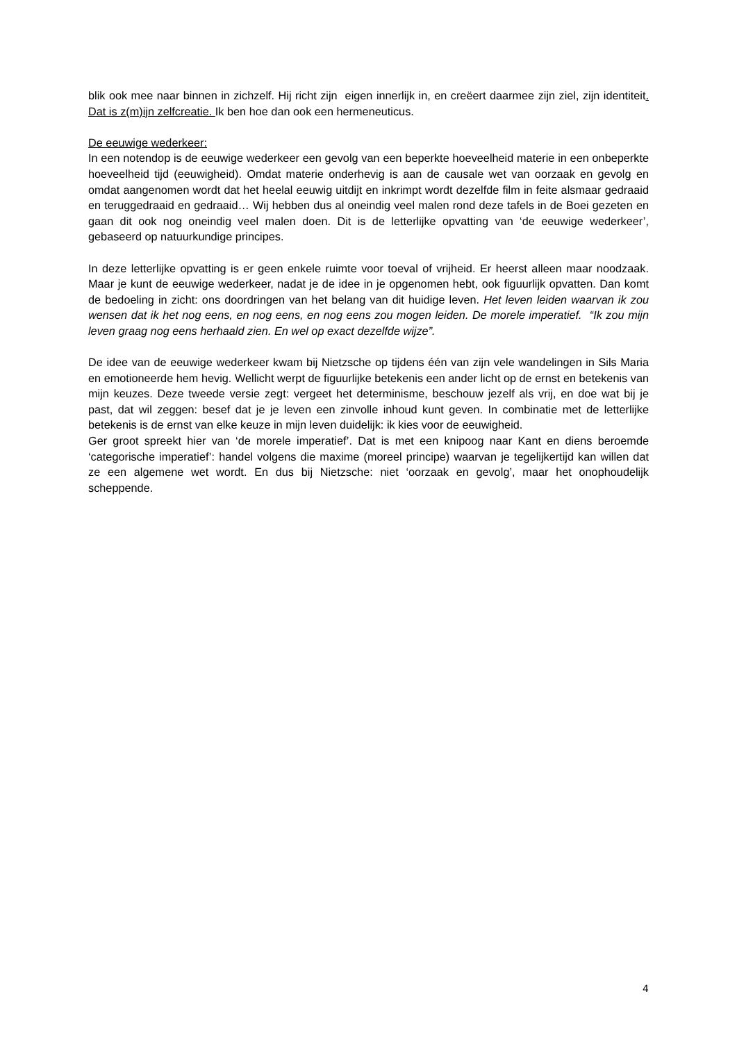blik ook mee naar binnen in zichzelf. Hij richt zijn eigen innerlijk in, en creëert daarmee zijn ziel, zijn identiteit. Dat is z(m)ijn zelfcreatie. Ik ben hoe dan ook een hermeneuticus.
De eeuwige wederkeer:
In een notendop is de eeuwige wederkeer een gevolg van een beperkte hoeveelheid materie in een onbeperkte hoeveelheid tijd (eeuwigheid). Omdat materie onderhevig is aan de causale wet van oorzaak en gevolg en omdat aangenomen wordt dat het heelal eeuwig uitdijt en inkrimpt wordt dezelfde film in feite alsmaar gedraaid en teruggedraaid en gedraaid… Wij hebben dus al oneindig veel malen rond deze tafels in de Boei gezeten en gaan dit ook nog oneindig veel malen doen. Dit is de letterlijke opvatting van ‘de eeuwige wederkeer’, gebaseerd op natuurkundige principes.
In deze letterlijke opvatting is er geen enkele ruimte voor toeval of vrijheid. Er heerst alleen maar noodzaak. Maar je kunt de eeuwige wederkeer, nadat je de idee in je opgenomen hebt, ook figuurlijk opvatten. Dan komt de bedoeling in zicht: ons doordringen van het belang van dit huidige leven. Het leven leiden waarvan ik zou wensen dat ik het nog eens, en nog eens, en nog eens zou mogen leiden. De morele imperatief. “Ik zou mijn leven graag nog eens herhaald zien. En wel op exact dezelfde wijze”.
De idee van de eeuwige wederkeer kwam bij Nietzsche op tijdens één van zijn vele wandelingen in Sils Maria en emotioneerde hem hevig. Wellicht werpt de figuurlijke betekenis een ander licht op de ernst en betekenis van mijn keuzes. Deze tweede versie zegt: vergeet het determinisme, beschouw jezelf als vrij, en doe wat bij je past, dat wil zeggen: besef dat je je leven een zinvolle inhoud kunt geven. In combinatie met de letterlijke betekenis is de ernst van elke keuze in mijn leven duidelijk: ik kies voor de eeuwigheid.
Ger groot spreekt hier van ‘de morele imperatief’. Dat is met een knipoog naar Kant en diens beroemde ‘categorische imperatief’: handel volgens die maxime (moreel principe) waarvan je tegelijkertijd kan willen dat ze een algemene wet wordt. En dus bij Nietzsche: niet ‘oorzaak en gevolg’, maar het onophoudelijk scheppende.
4